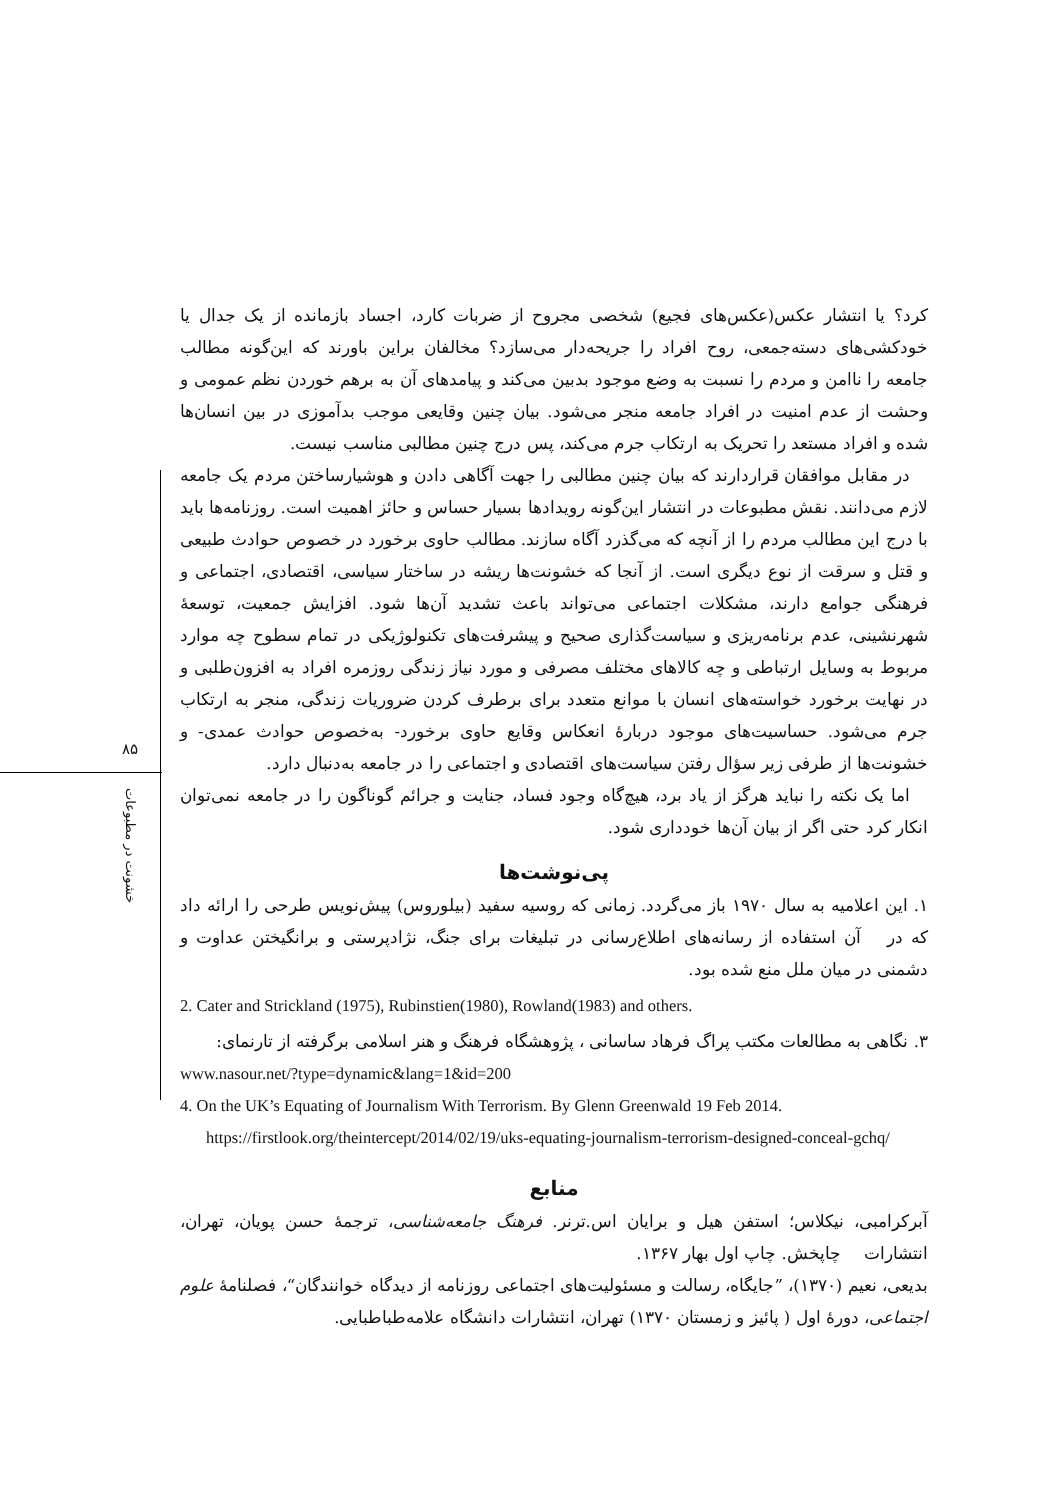۸۵
خشونت در مطبوعات
کرد؟ یا انتشار عکس(عکس‌های فجیع) شخصی مجروح از ضربات کارد، اجساد بازمانده از یک جدال یا خودکشی‌های دسته‌جمعی، روح افراد را جریحه‌دار می‌سازد؟ مخالفان براین باورند که این‌گونه مطالب جامعه را ناامن و مردم را نسبت به وضع موجود بدبین می‌کند و پیامدهای آن به برهم خوردن نظم عمومی و وحشت از عدم امنیت در افراد جامعه منجر می‌شود. بیان چنین وقایعی موجب بدآموزی در بین انسان‌ها شده و افراد مستعد را تحریک به ارتکاب جرم می‌کند، پس درج چنین مطالبی مناسب نیست.
در مقابل موافقان قراردارند که بیان چنین مطالبی را جهت آگاهی دادن و هوشیارساختن مردم یک جامعه لازم می‌دانند. نقش مطبوعات در انتشار این‌گونه رویدادها بسیار حساس و حائز اهمیت است. روزنامه‌ها باید با درج این مطالب مردم را از آنچه که می‌گذرد آگاه سازند. مطالب حاوی برخورد در خصوص حوادث طبیعی و قتل و سرقت از نوع دیگری است. از آنجا که خشونت‌ها ریشه در ساختار سیاسی، اقتصادی، اجتماعی و فرهنگی جوامع دارند، مشکلات اجتماعی می‌تواند باعث تشدید آن‌ها شود. افزایش جمعیت، توسعهٔ شهرنشینی، عدم برنامه‌ریزی و سیاست‌گذاری صحیح و پیشرفت‌های تکنولوژیکی در تمام سطوح چه موارد مربوط به وسایل ارتباطی و چه کالاهای مختلف مصرفی و مورد نیاز زندگی روزمره افراد به افزون‌طلبی و در نهایت برخورد خواسته‌های انسان با موانع متعدد برای برطرف کردن ضروریات زندگی، منجر به ارتکاب جرم می‌شود. حساسیت‌های موجود دربارهٔ انعکاس وقایع حاوی برخورد- به‌خصوص حوادث عمدی- و خشونت‌ها از طرفی زیر سؤال رفتن سیاست‌های اقتصادی و اجتماعی را در جامعه به‌دنبال دارد.
اما یک نکته را نباید هرگز از یاد برد، هیچ‌گاه وجود فساد، جنایت و جرائم گوناگون را در جامعه نمی‌توان انکار کرد حتی اگر از بیان آن‌ها خودداری شود.
پی‌نوشت‌ها
۱. این اعلامیه به سال ۱۹۷۰ باز می‌گردد. زمانی که روسیه سفید (بیلوروس) پیش‌نویس طرحی را ارائه داد که در آن استفاده از رسانه‌های اطلاع‌رسانی در تبلیغات برای جنگ، نژادپرستی و برانگیختن عداوت و دشمنی در میان ملل منع شده بود.
2. Cater and Strickland (1975), Rubinstien(1980), Rowland(1983) and others.
۳. نگاهی به مطالعات مکتب پراگ فرهاد ساسانی ، پژوهشگاه فرهنگ و هنر اسلامی برگرفته از تارنمای:
www.nasour.net/?type=dynamic&lang=1&id=200
4. On the UK’s Equating of Journalism With Terrorism. By Glenn Greenwald 19 Feb 2014.
https://firstlook.org/theintercept/2014/02/19/uks-equating-journalism-terrorism-designed-conceal-gchq/
منابع
آبرکرامبی، نیکلاس؛ استفن هیل و برایان اس.ترنر. فرهنگ جامعه‌شناسی، ترجمهٔ حسن پویان، تهران، انتشارات چاپخش. چاپ اول بهار ۱۳۶۷.
بدیعی، نعیم (۱۳۷۰)، ”جایگاه، رسالت و مسئولیت‌های اجتماعی روزنامه از دیدگاه خوانندگان“، فصلنامهٔ علوم اجتماعی، دورهٔ اول ( پائیز و زمستان ۱۳۷۰) تهران، انتشارات دانشگاه علامه‌طباطبایی.